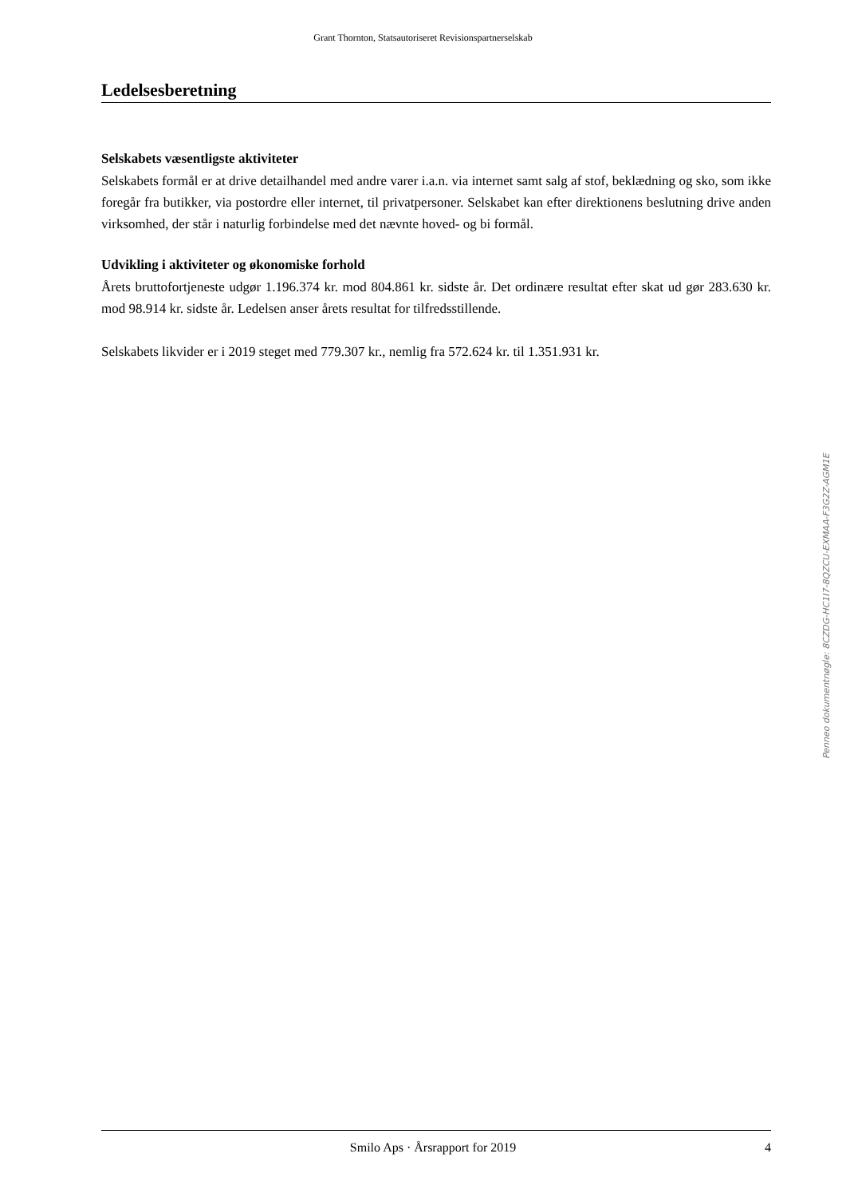Grant Thornton, Statsautoriseret Revisionspartnerselskab
Ledelsesberetning
Selskabets væsentligste aktiviteter
Selskabets formål er at drive detailhandel med andre varer i.a.n. via internet samt salg af stof, beklædning og sko, som ikke foregår fra butikker, via postordre eller internet, til privatpersoner. Selskabet kan efter direktionens beslutning drive anden virksomhed, der står i naturlig forbindelse med det nævnte hoved- og bi formål.
Udvikling i aktiviteter og økonomiske forhold
Årets bruttofortjeneste udgør 1.196.374 kr. mod 804.861 kr. sidste år. Det ordinære resultat efter skat ud gør 283.630 kr. mod 98.914 kr. sidste år. Ledelsen anser årets resultat for tilfredsstillende.
Selskabets likvider er i 2019 steget med 779.307 kr., nemlig fra 572.624 kr. til 1.351.931 kr.
Penneo dokumentnøgle: 8CZDG-HC1I7-8QZCU-EXMAA-F3G2Z-AGM1E
Smilo Aps · Årsrapport for 2019 4